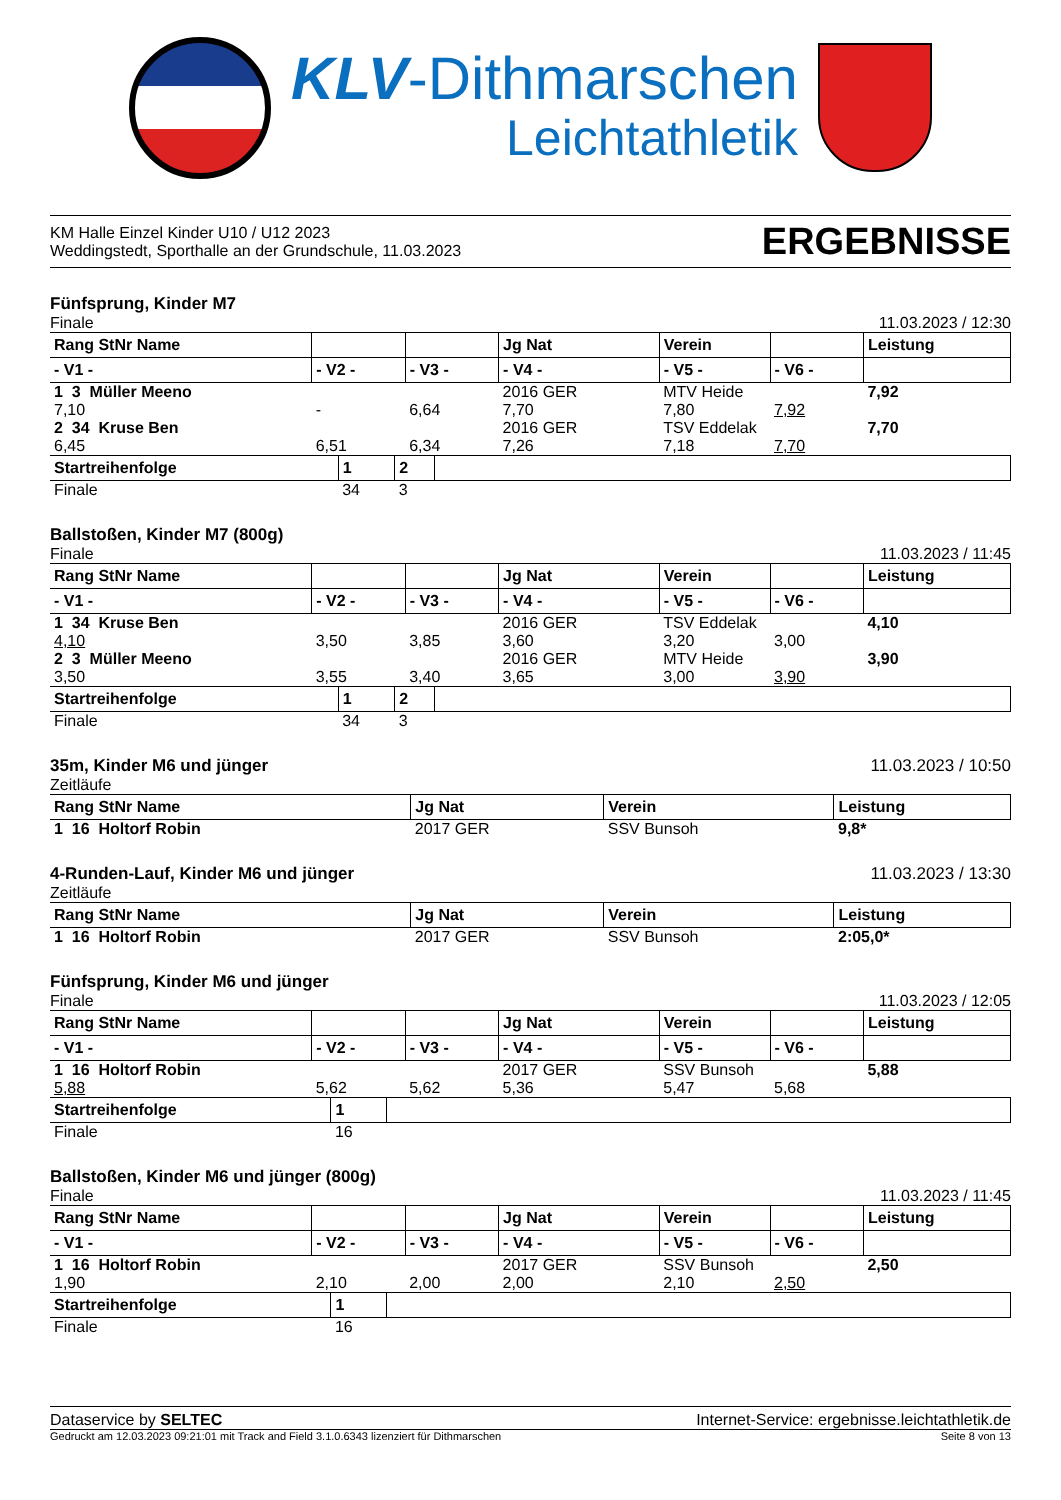KLV-Dithmarschen
Leichtathletik
KM Halle Einzel Kinder U10 / U12 2023
Weddingstedt, Sporthalle an der Grundschule, 11.03.2023
ERGEBNISSE
Fünfsprung, Kinder M7
Finale 11.03.2023 / 12:30
| Rang StNr Name | | | Jg Nat | Verein | | Leistung |
| --- | --- | --- | --- | --- | --- | --- |
| - V1 - | - V2 - | - V3 - | - V4 - | - V5 - | - V6 - | |
| 1 3 Müller Meeno | | | 2016 GER | MTV Heide | | 7,92 |
| 7,10 | - | 6,64 | 7,70 | 7,80 | 7,92 | |
| 2 34 Kruse Ben | | | 2016 GER | TSV Eddelak | | 7,70 |
| 6,45 | 6,51 | 6,34 | 7,26 | 7,18 | 7,70 | |
| Startreihenfolge | 1 | 2 | |
| --- | --- | --- | --- |
| Finale | 34 | 3 | |
Ballstoßen, Kinder M7 (800g)
Finale 11.03.2023 / 11:45
| Rang StNr Name | | | Jg Nat | Verein | | Leistung |
| --- | --- | --- | --- | --- | --- | --- |
| - V1 - | - V2 - | - V3 - | - V4 - | - V5 - | - V6 - | |
| 1 34 Kruse Ben | | | 2016 GER | TSV Eddelak | | 4,10 |
| 4,10 | 3,50 | 3,85 | 3,60 | 3,20 | 3,00 | |
| 2 3 Müller Meeno | | | 2016 GER | MTV Heide | | 3,90 |
| 3,50 | 3,55 | 3,40 | 3,65 | 3,00 | 3,90 | |
| Startreihenfolge | 1 | 2 | |
| --- | --- | --- | --- |
| Finale | 34 | 3 | |
35m, Kinder M6 und jünger 11.03.2023 / 10:50
Zeitläufe
| Rang StNr Name | Jg Nat | Verein | Leistung |
| --- | --- | --- | --- |
| 1 16 Holtorf Robin | 2017 GER | SSV Bunsoh | 9,8* |
4-Runden-Lauf, Kinder M6 und jünger 11.03.2023 / 13:30
Zeitläufe
| Rang StNr Name | Jg Nat | Verein | Leistung |
| --- | --- | --- | --- |
| 1 16 Holtorf Robin | 2017 GER | SSV Bunsoh | 2:05,0* |
Fünfsprung, Kinder M6 und jünger
Finale 11.03.2023 / 12:05
| Rang StNr Name | | | Jg Nat | Verein | | Leistung |
| --- | --- | --- | --- | --- | --- | --- |
| - V1 - | - V2 - | - V3 - | - V4 - | - V5 - | - V6 - | |
| 1 16 Holtorf Robin | | | 2017 GER | SSV Bunsoh | | 5,88 |
| 5,88 | 5,62 | 5,62 | 5,36 | 5,47 | 5,68 | |
| Startreihenfolge | 1 | |
| --- | --- | --- |
| Finale | 16 | |
Ballstoßen, Kinder M6 und jünger (800g)
Finale 11.03.2023 / 11:45
| Rang StNr Name | | | Jg Nat | Verein | | Leistung |
| --- | --- | --- | --- | --- | --- | --- |
| - V1 - | - V2 - | - V3 - | - V4 - | - V5 - | - V6 - | |
| 1 16 Holtorf Robin | | | 2017 GER | SSV Bunsoh | | 2,50 |
| 1,90 | 2,10 | 2,00 | 2,00 | 2,10 | 2,50 | |
| Startreihenfolge | 1 | |
| --- | --- | --- |
| Finale | 16 | |
Dataservice by SELTEC Internet-Service: ergebnisse.leichtathletik.de
Gedruckt am 12.03.2023 09:21:01 mit Track and Field 3.1.0.6343 lizenziert für Dithmarschen Seite 8 von 13